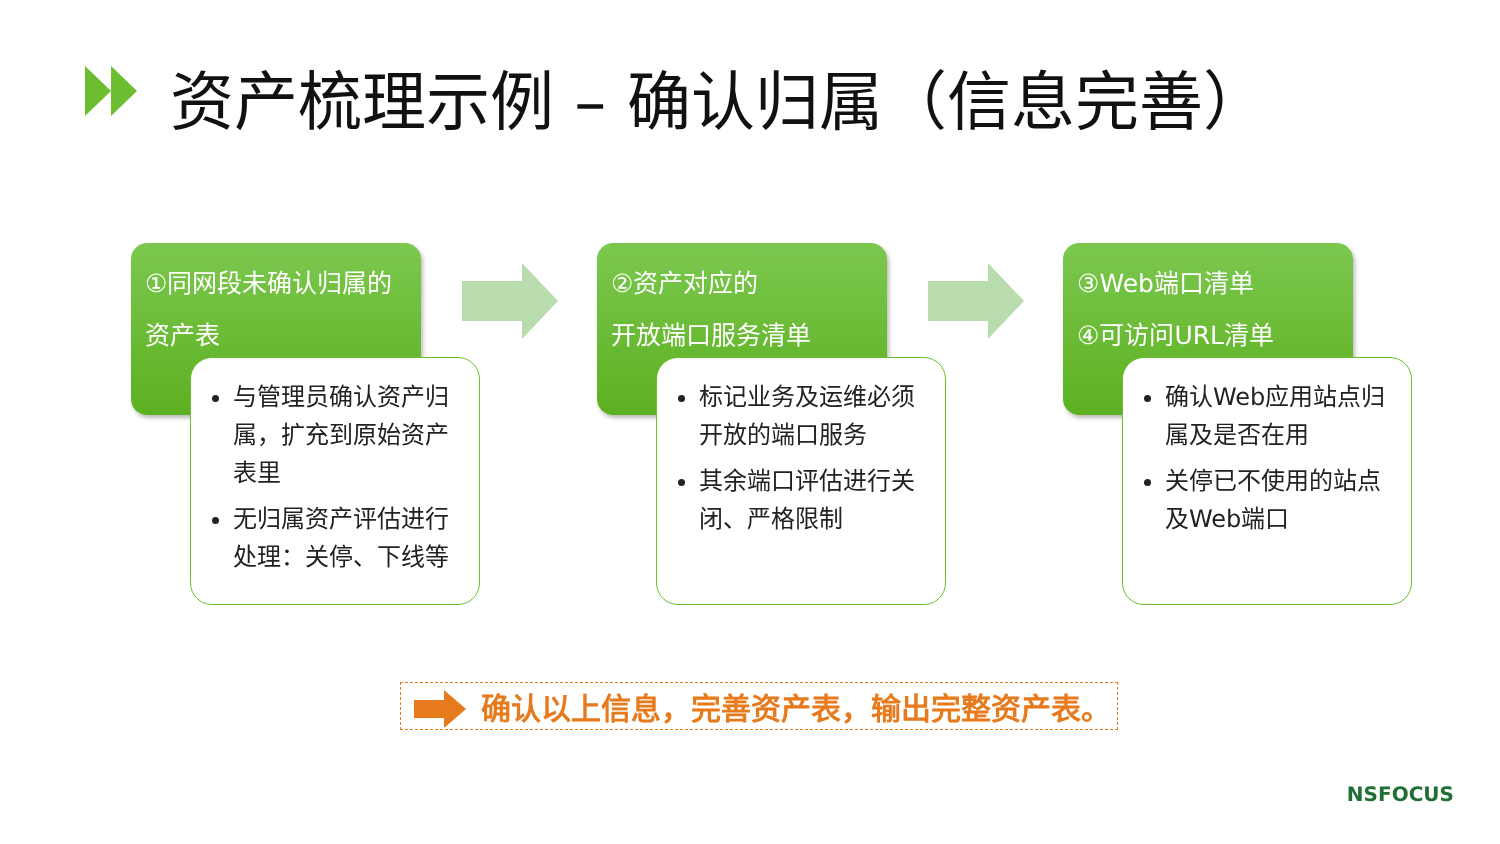资产梳理示例 – 确认归属（信息完善）
①同网段未确认归属的
资产表
②资产对应的
开放端口服务清单
③Web端口清单
④可访问URL清单
与管理员确认资产归属，扩充到原始资产表里
无归属资产评估进行处理：关停、下线等
标记业务及运维必须开放的端口服务
其余端口评估进行关闭、严格限制
确认Web应用站点归属及是否在用
关停已不使用的站点及Web端口
确认以上信息，完善资产表，输出完整资产表。
NSFOCUS